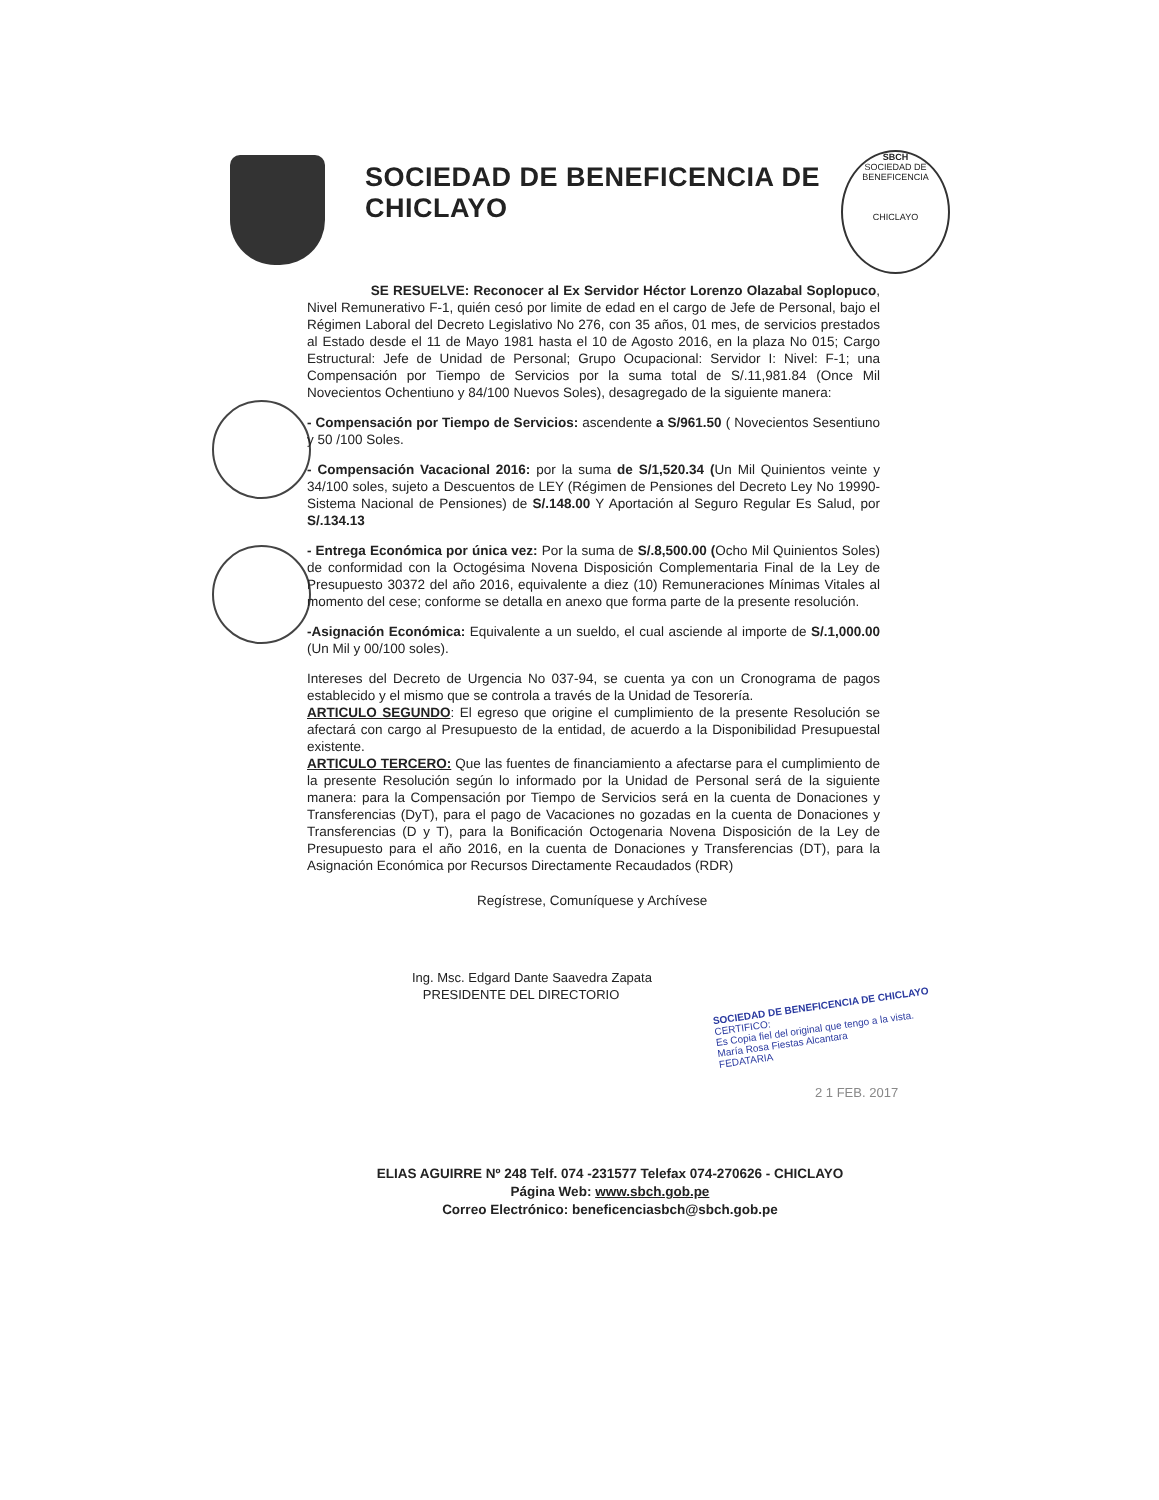SOCIEDAD DE BENEFICENCIA DE CHICLAYO
SBCH
SOCIEDAD DE BENEFICENCIA
CHICLAYO
SE RESUELVE: Reconocer al Ex Servidor Héctor Lorenzo Olazabal Soplopuco, Nivel Remunerativo F-1, quién cesó por limite de edad en el cargo de Jefe de Personal, bajo el Régimen Laboral del Decreto Legislativo No 276, con 35 años, 01 mes, de servicios prestados al Estado desde el 11 de Mayo 1981 hasta el 10 de Agosto 2016, en la plaza No 015; Cargo Estructural: Jefe de Unidad de Personal; Grupo Ocupacional: Servidor I: Nivel: F-1; una Compensación por Tiempo de Servicios por la suma total de S/.11,981.84 (Once Mil Novecientos Ochentiuno y 84/100 Nuevos Soles), desagregado de la siguiente manera:
- Compensación por Tiempo de Servicios: ascendente a S/961.50 ( Novecientos Sesentiuno y 50 /100 Soles.
- Compensación Vacacional 2016: por la suma de S/1,520.34 (Un Mil Quinientos veinte y 34/100 soles, sujeto a Descuentos de LEY (Régimen de Pensiones del Decreto Ley No 19990-Sistema Nacional de Pensiones) de S/.148.00 Y Aportación al Seguro Regular Es Salud, por S/.134.13
- Entrega Económica por única vez: Por la suma de S/.8,500.00 (Ocho Mil Quinientos Soles) de conformidad con la Octogésima Novena Disposición Complementaria Final de la Ley de Presupuesto 30372 del año 2016, equivalente a diez (10) Remuneraciones Mínimas Vitales al momento del cese; conforme se detalla en anexo que forma parte de la presente resolución.
-Asignación Económica: Equivalente a un sueldo, el cual asciende al importe de S/.1,000.00 (Un Mil y 00/100 soles).
Intereses del Decreto de Urgencia No 037-94, se cuenta ya con un Cronograma de pagos establecido y el mismo que se controla a través de la Unidad de Tesorería.
ARTICULO SEGUNDO: El egreso que origine el cumplimiento de la presente Resolución se afectará con cargo al Presupuesto de la entidad, de acuerdo a la Disponibilidad Presupuestal existente.
ARTICULO TERCERO: Que las fuentes de financiamiento a afectarse para el cumplimiento de la presente Resolución según lo informado por la Unidad de Personal será de la siguiente manera: para la Compensación por Tiempo de Servicios será en la cuenta de Donaciones y Transferencias (DyT), para el pago de Vacaciones no gozadas en la cuenta de Donaciones y Transferencias (D y T), para la Bonificación Octogenaria Novena Disposición de la Ley de Presupuesto para el año 2016, en la cuenta de Donaciones y Transferencias (DT), para la Asignación Económica por Recursos Directamente Recaudados (RDR)
Regístrese, Comuníquese y Archívese
Ing. Msc. Edgard Dante Saavedra Zapata
PRESIDENTE DEL DIRECTORIO
SOCIEDAD DE BENEFICENCIA DE CHICLAYO
CERTIFICO:
Es Copia fiel del original que tengo a la vista.
María Rosa Fiestas Alcantara
FEDATARIA
2 1 FEB. 2017
ELIAS AGUIRRE Nº 248 Telf. 074 -231577 Telefax 074-270626 - CHICLAYO
Página Web: www.sbch.gob.pe
Correo Electrónico: beneficenciasbch@sbch.gob.pe